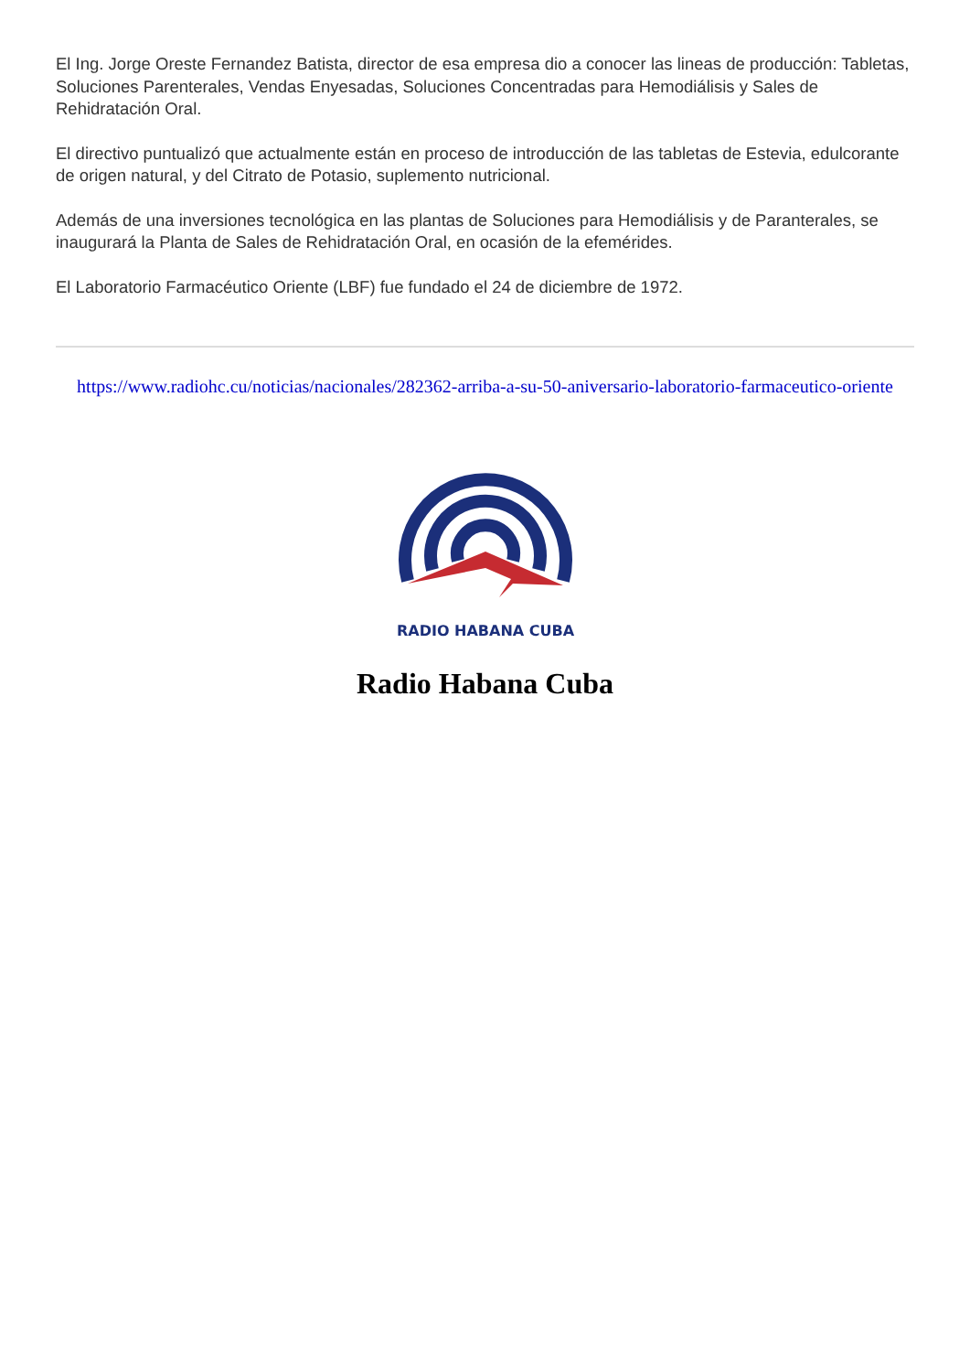El Ing. Jorge Oreste Fernandez Batista, director de esa empresa dio a conocer las lineas de producción: Tabletas, Soluciones Parenterales, Vendas Enyesadas, Soluciones Concentradas para Hemodiálisis y Sales de Rehidratación Oral.
El directivo puntualizó que actualmente están en proceso de introducción de las tabletas de Estevia, edulcorante de origen natural, y del Citrato de Potasio, suplemento nutricional.
Además de una inversiones tecnológica en las plantas de Soluciones para Hemodiálisis y de Paranterales, se inaugurará la Planta de Sales de Rehidratación Oral, en ocasión de la efemérides.
El Laboratorio Farmacéutico Oriente (LBF) fue fundado el 24 de diciembre de 1972.
https://www.radiohc.cu/noticias/nacionales/282362-arriba-a-su-50-aniversario-laboratorio-farmaceutico-oriente
RADIO HABANA CUBA
Radio Habana Cuba